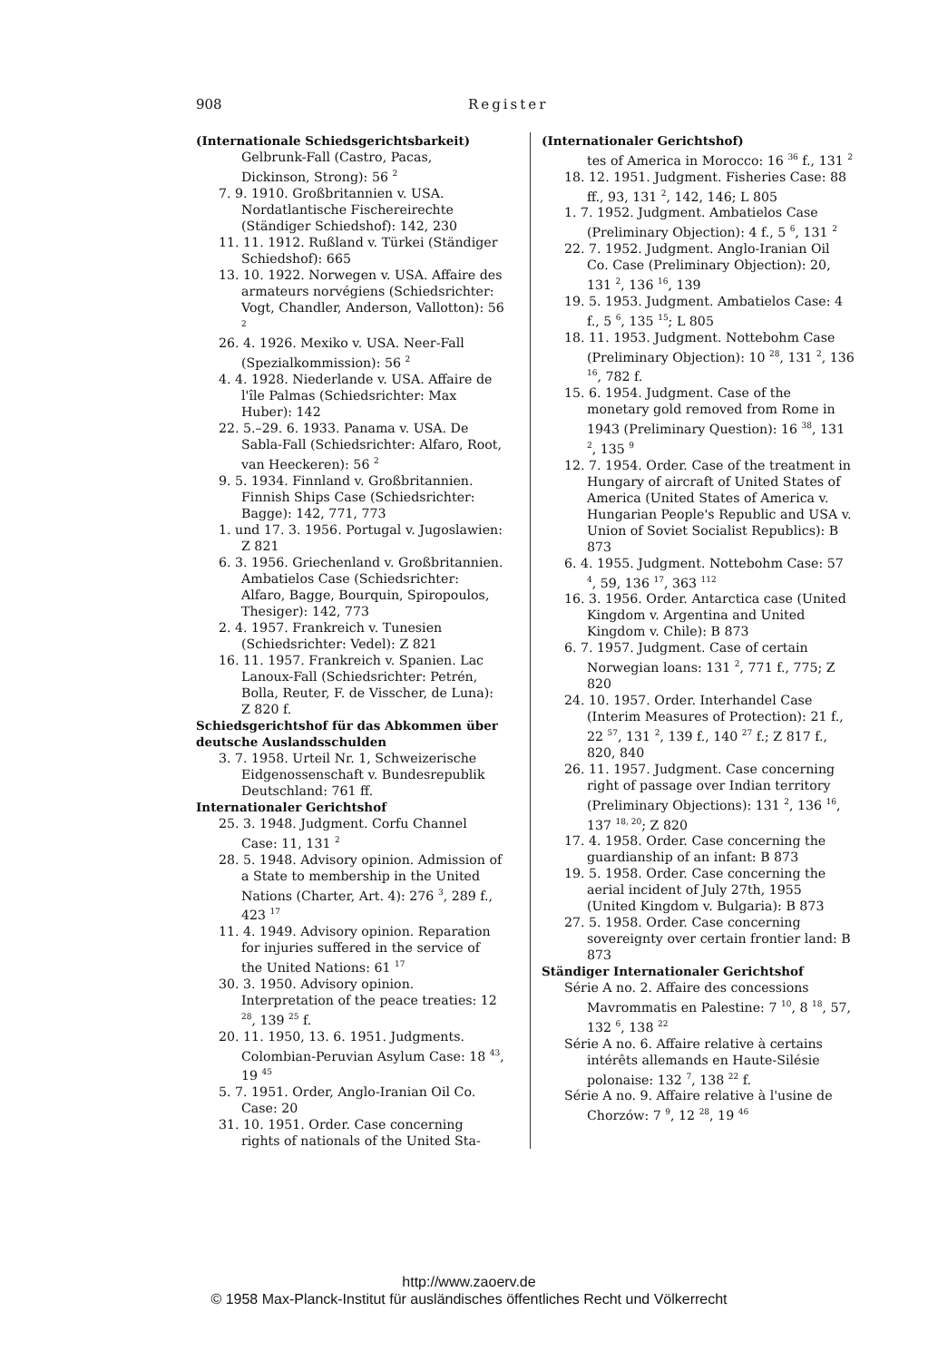908 Register
(Internationale Schiedsgerichtsbarkeit)
Gelbrunk-Fall (Castro, Pacas, Dickinson, Strong): 56 <sup>2</sup>
7. 9. 1910. Großbritannien v. USA. Nordatlantische Fischereirechte (Ständiger Schiedshof): 142, 230
11. 11. 1912. Rußland v. Türkei (Ständiger Schiedshof): 665
13. 10. 1922. Norwegen v. USA. Affaire des armateurs norvégiens (Schiedsrichter: Vogt, Chandler, Anderson, Vallotton): 56 <sup>2</sup>
26. 4. 1926. Mexiko v. USA. Neer-Fall (Spezialkommission): 56 <sup>2</sup>
4. 4. 1928. Niederlande v. USA. Affaire de l'île Palmas (Schiedsrichter: Max Huber): 142
22. 5.–29. 6. 1933. Panama v. USA. De Sabla-Fall (Schiedsrichter: Alfaro, Root, van Heeckeren): 56 <sup>2</sup>
9. 5. 1934. Finnland v. Großbritannien. Finnish Ships Case (Schiedsrichter: Bagge): 142, 771, 773
1. und 17. 3. 1956. Portugal v. Jugoslawien: Z 821
6. 3. 1956. Griechenland v. Großbritannien. Ambatielos Case (Schiedsrichter: Alfaro, Bagge, Bourquin, Spiropoulos, Thesiger): 142, 773
2. 4. 1957. Frankreich v. Tunesien (Schiedsrichter: Vedel): Z 821
16. 11. 1957. Frankreich v. Spanien. Lac Lanoux-Fall (Schiedsrichter: Petrén, Bolla, Reuter, F. de Visscher, de Luna): Z 820 f.
Schiedsgerichtshof für das Abkommen über deutsche Auslandsschulden
3. 7. 1958. Urteil Nr. 1, Schweizerische Eidgenossenschaft v. Bundesrepublik Deutschland: 761 ff.
Internationaler Gerichtshof
25. 3. 1948. Judgment. Corfu Channel Case: 11, 131 <sup>2</sup>
28. 5. 1948. Advisory opinion. Admission of a State to membership in the United Nations (Charter, Art. 4): 276 <sup>3</sup>, 289 f., 423 <sup>17</sup>
11. 4. 1949. Advisory opinion. Reparation for injuries suffered in the service of the United Nations: 61 <sup>17</sup>
30. 3. 1950. Advisory opinion. Interpretation of the peace treaties: 12 <sup>28</sup>, 139 <sup>25</sup> f.
20. 11. 1950, 13. 6. 1951. Judgments. Colombian-Peruvian Asylum Case: 18 <sup>43</sup>, 19 <sup>45</sup>
5. 7. 1951. Order, Anglo-Iranian Oil Co. Case: 20
31. 10. 1951. Order. Case concerning rights of nationals of the United Sta-
(Internationaler Gerichtshof)
tes of America in Morocco: 16 <sup>36</sup> f., 131 <sup>2</sup>
18. 12. 1951. Judgment. Fisheries Case: 88 ff., 93, 131 <sup>2</sup>, 142, 146; L 805
1. 7. 1952. Judgment. Ambatielos Case (Preliminary Objection): 4 f., 5 <sup>6</sup>, 131 <sup>2</sup>
22. 7. 1952. Judgment. Anglo-Iranian Oil Co. Case (Preliminary Objection): 20, 131 <sup>2</sup>, 136 <sup>16</sup>, 139
19. 5. 1953. Judgment. Ambatielos Case: 4 f., 5 <sup>6</sup>, 135 <sup>15</sup>; L 805
18. 11. 1953. Judgment. Nottebohm Case (Preliminary Objection): 10 <sup>28</sup>, 131 <sup>2</sup>, 136 <sup>16</sup>, 782 f.
15. 6. 1954. Judgment. Case of the monetary gold removed from Rome in 1943 (Preliminary Question): 16 <sup>38</sup>, 131 <sup>2</sup>, 135 <sup>9</sup>
12. 7. 1954. Order. Case of the treatment in Hungary of aircraft of United States of America (United States of America v. Hungarian People's Republic and USA v. Union of Soviet Socialist Republics): B 873
6. 4. 1955. Judgment. Nottebohm Case: 57 <sup>4</sup>, 59, 136 <sup>17</sup>, 363 <sup>112</sup>
16. 3. 1956. Order. Antarctica case (United Kingdom v. Argentina and United Kingdom v. Chile): B 873
6. 7. 1957. Judgment. Case of certain Norwegian loans: 131 <sup>2</sup>, 771 f., 775; Z 820
24. 10. 1957. Order. Interhandel Case (Interim Measures of Protection): 21 f., 22 <sup>57</sup>, 131 <sup>2</sup>, 139 f., 140 <sup>27</sup> f.; Z 817 f., 820, 840
26. 11. 1957. Judgment. Case concerning right of passage over Indian territory (Preliminary Objections): 131 <sup>2</sup>, 136 <sup>16</sup>, 137 <sup>18, 20</sup>; Z 820
17. 4. 1958. Order. Case concerning the guardianship of an infant: B 873
19. 5. 1958. Order. Case concerning the aerial incident of July 27th, 1955 (United Kingdom v. Bulgaria): B 873
27. 5. 1958. Order. Case concerning sovereignty over certain frontier land: B 873
Ständiger Internationaler Gerichtshof
Série A no. 2. Affaire des concessions Mavrommatis en Palestine: 7 <sup>10</sup>, 8 <sup>18</sup>, 57, 132 <sup>6</sup>, 138 <sup>22</sup>
Série A no. 6. Affaire relative à certains intérêts allemands en Haute-Silésie polonaise: 132 <sup>7</sup>, 138 <sup>22</sup> f.
Série A no. 9. Affaire relative à l'usine de Chorzów: 7 <sup>9</sup>, 12 <sup>28</sup>, 19 <sup>46</sup>
http://www.zaoerv.de
© 1958 Max-Planck-Institut für ausländisches öffentliches Recht und Völkerrecht